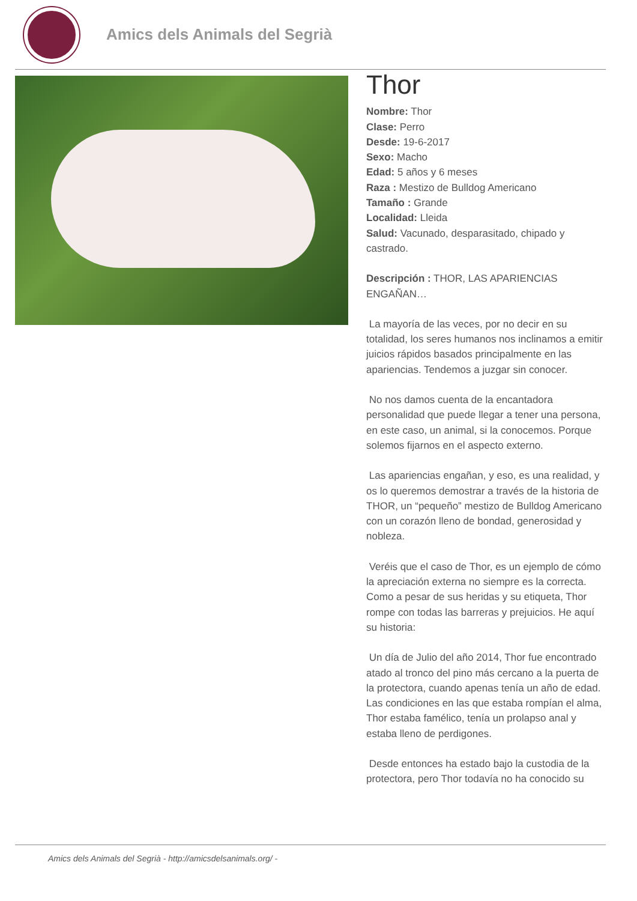Amics dels Animals del Segrià
Thor
Nombre: Thor
Clase: Perro
Desde: 19-6-2017
Sexo: Macho
Edad: 5 años y 6 meses
Raza : Mestizo de Bulldog Americano
Tamaño : Grande
Localidad: Lleida
Salud: Vacunado, desparasitado, chipado y castrado.
Descripción : THOR, LAS APARIENCIAS ENGAÑAN…
La mayoría de las veces, por no decir en su totalidad, los seres humanos nos inclinamos a emitir juicios rápidos basados principalmente en las apariencias. Tendemos a juzgar sin conocer.
No nos damos cuenta de la encantadora personalidad que puede llegar a tener una persona, en este caso, un animal, si la conocemos. Porque solemos fijarnos en el aspecto externo.
Las apariencias engañan, y eso, es una realidad, y os lo queremos demostrar a través de la historia de THOR, un “pequeño” mestizo de Bulldog Americano con un corazón lleno de bondad, generosidad y nobleza.
Veréis que el caso de Thor, es un ejemplo de cómo la apreciación externa no siempre es la correcta. Como a pesar de sus heridas y su etiqueta, Thor rompe con todas las barreras y prejuicios. He aquí su historia:
Un día de Julio del año 2014, Thor fue encontrado atado al tronco del pino más cercano a la puerta de la protectora, cuando apenas tenía un año de edad. Las condiciones en las que estaba rompían el alma, Thor estaba famélico, tenía un prolapso anal y estaba lleno de perdigones.
Desde entonces ha estado bajo la custodia de la protectora, pero Thor todavía no ha conocido su
Amics dels Animals del Segrià - http://amicsdelsanimals.org/ -